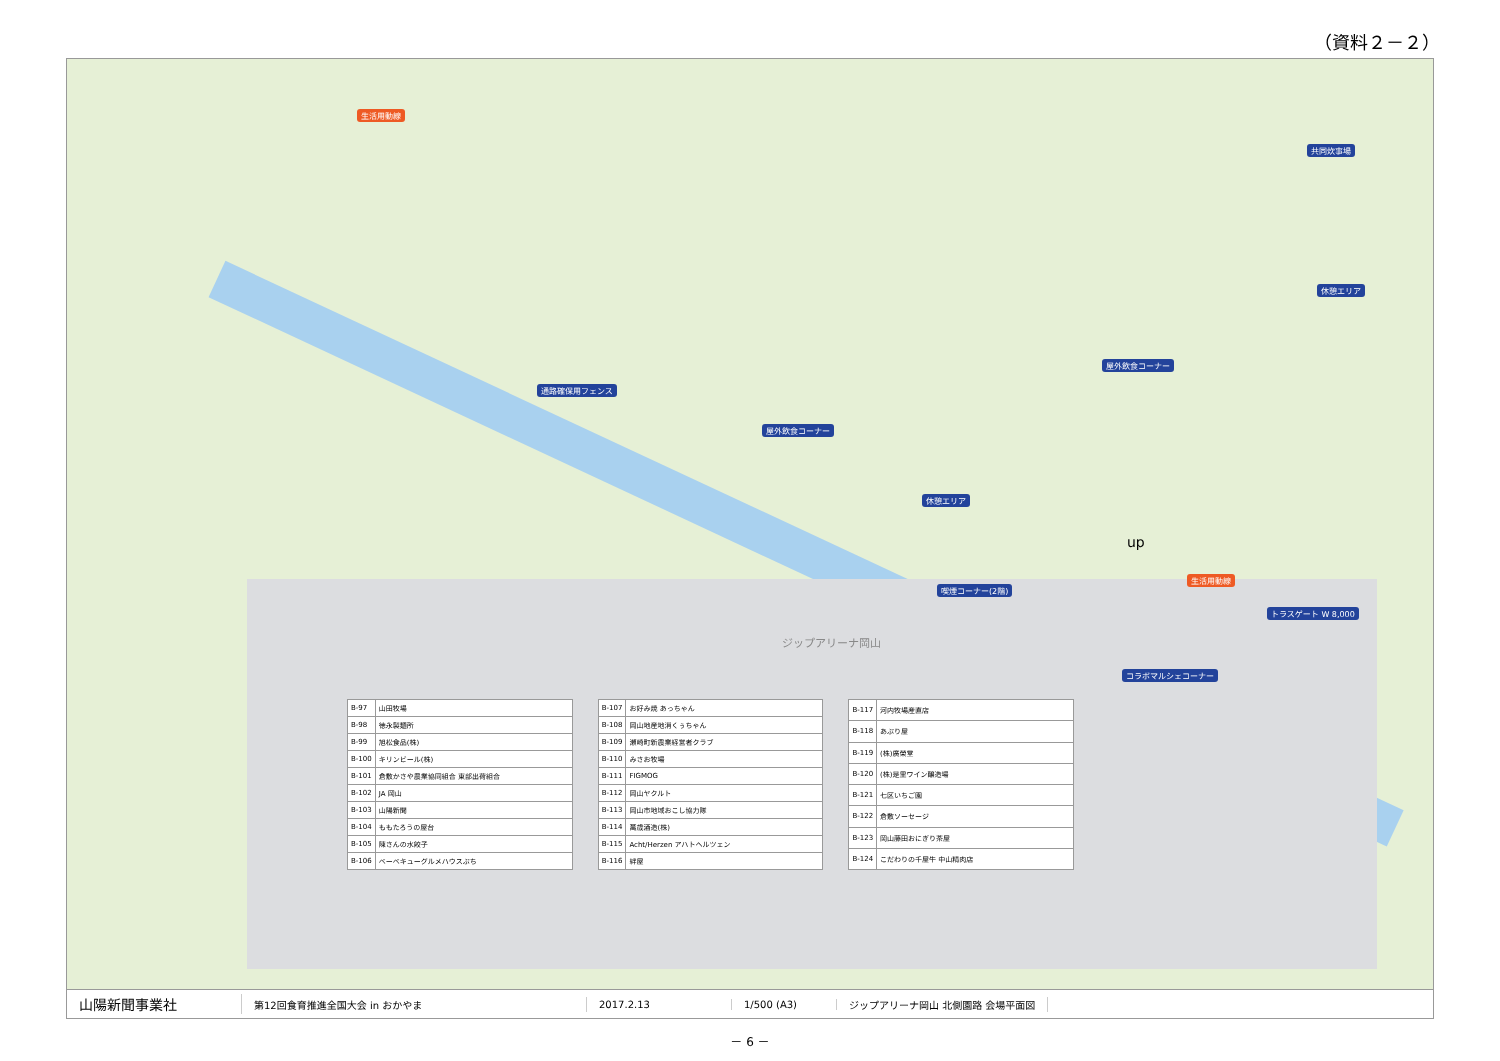（資料２－２）
生活用動線
通路確保用フェンス
屋外飲食コーナー
休憩エリア
屋外飲食コーナー
共同炊事場
休憩エリア
喫煙コーナー(2階)
生活用動線
トラスゲート W 8,000
コラボマルシェコーナー
ジップアリーナ岡山
up
| B-97 | 山田牧場 |
| B-98 | 徳永製麺所 |
| B-99 | 旭松食品(株) |
| B-100 | キリンビール(株) |
| B-101 | 倉敷かさや農業協同組合 東部出荷組合 |
| B-102 | JA 岡山 |
| B-103 | 山陽新聞 |
| B-104 | ももたろうの屋台 |
| B-105 | 陳さんの水餃子 |
| B-106 | ベーベキューグルメハウスぶち |
| B-107 | お好み焼 あっちゃん |
| B-108 | 岡山地産地消くぅちゃん |
| B-109 | 瀬崎町新農業経営者クラブ |
| B-110 | みさお牧場 |
| B-111 | FIGMOG |
| B-112 | 岡山ヤクルト |
| B-113 | 岡山市地域おこし協力隊 |
| B-114 | 萬歳酒造(株) |
| B-115 | Acht/Herzen アハトヘルツェン |
| B-116 | 絆屋 |
| B-117 | 河内牧場産直店 |
| B-118 | あぶり屋 |
| B-119 | (株)廣榮堂 |
| B-120 | (株)是里ワイン醸造場 |
| B-121 | 七区いちご園 |
| B-122 | 倉敷ソーセージ |
| B-123 | 岡山藤田おにぎり茶屋 |
| B-124 | こだわりの千屋牛 中山精肉店 |
山陽新聞事業社
第12回食育推進全国大会 in おかやま 2017.2.13 1/500 (A3)
ジップアリーナ岡山 北側園路 会場平面図
－ 6 －